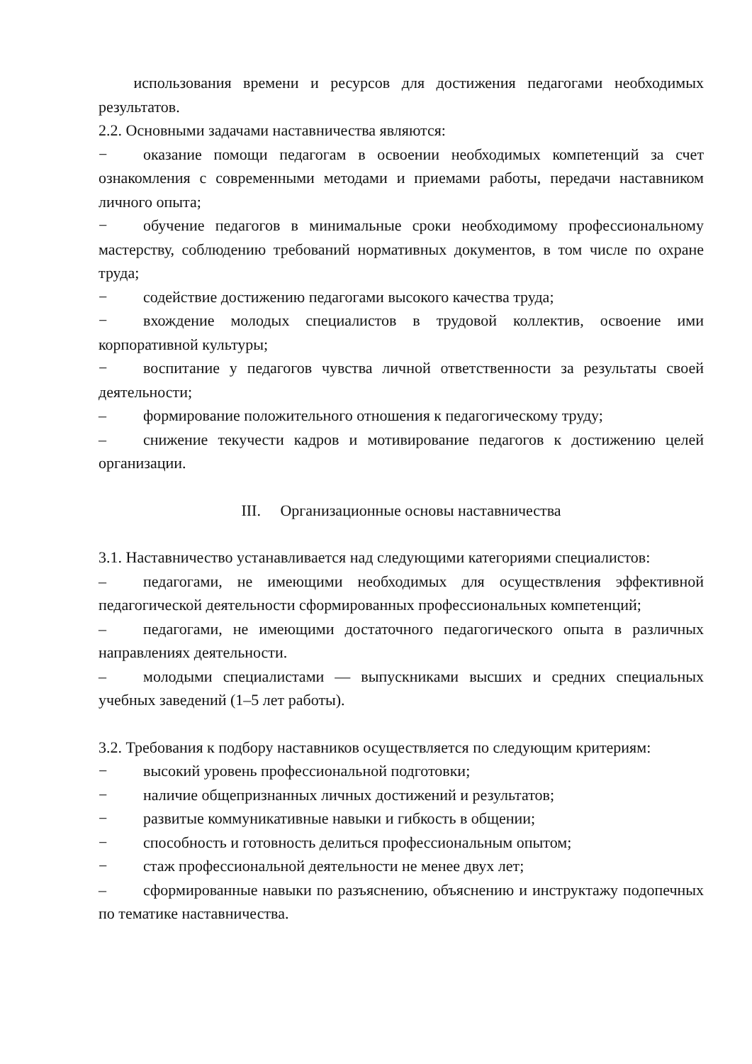использования времени и ресурсов для достижения педагогами необходимых результатов.
2.2. Основными задачами наставничества являются:
− оказание помощи педагогам в освоении необходимых компетенций за счет ознакомления с современными методами и приемами работы, передачи наставником личного опыта;
− обучение педагогов в минимальные сроки необходимому профессиональному мастерству, соблюдению требований нормативных документов, в том числе по охране труда;
− содействие достижению педагогами высокого качества труда;
− вхождение молодых специалистов в трудовой коллектив, освоение ими корпоративной культуры;
− воспитание у педагогов чувства личной ответственности за результаты своей деятельности;
– формирование положительного отношения к педагогическому труду;
– снижение текучести кадров и мотивирование педагогов к достижению целей организации.
III. Организационные основы наставничества
3.1. Наставничество устанавливается над следующими категориями специалистов:
– педагогами, не имеющими необходимых для осуществления эффективной педагогической деятельности сформированных профессиональных компетенций;
– педагогами, не имеющими достаточного педагогического опыта в различных направлениях деятельности.
– молодыми специалистами — выпускниками высших и средних специальных учебных заведений (1–5 лет работы).
3.2. Требования к подбору наставников осуществляется по следующим критериям:
− высокий уровень профессиональной подготовки;
− наличие общепризнанных личных достижений и результатов;
− развитые коммуникативные навыки и гибкость в общении;
− способность и готовность делиться профессиональным опытом;
− стаж профессиональной деятельности не менее двух лет;
– сформированные навыки по разъяснению, объяснению и инструктажу подопечных по тематике наставничества.